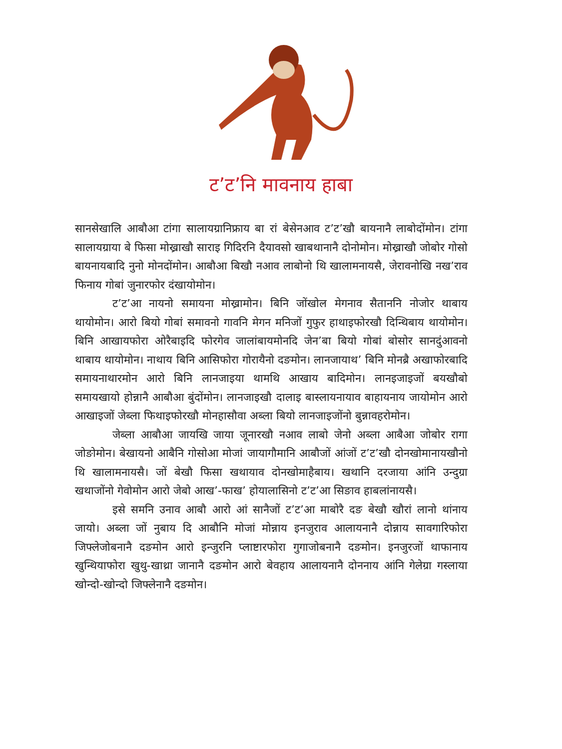ट’ट’नि मावनाय हाबा
सानसेखालि आबौआ टांगा सालायग्रानिफ्राय बा रां बेसेनआव ट’ट’खौ बायनानै लाबोदोंमोन। टांगा सालायग्राया बे फिसा मोख्राखौ साराइ गिदिरनि दैयावसो खाबथानानै दोनोमोन। मोख्राखौ जोबोर गोसो बायनायबादि नुनो मोनदोंमोन। आबौआ बिखौ नआव लाबोनो थि खालामनायसै, जेरावनोखि नख’राव फिनाय गोबां जुनारफोर दंखायोमोन।
ट’ट’आ नायनो समायना मोख्रामोन। बिनि जोंखोल मेगनाव सैताननि नोजोर थाबाय थायोमोन। आरो बियो गोबां समावनो गावनि मेगन मनिजों गुफुर हाथाइफोरखौ दिन्थिबाय थायोमोन। बिनि आखायफोरा ओरैबाइदि फोरगेव जालांबायमोनदि जेन’बा बियो गोबां बोसोर सानदुंआवनो थाबाय थायोमोन। नाथाय बिनि आसिफोरा गोरायैनो दङमोन। लानजायाथ’ बिनि मोनब्रै अखाफोरबादि समायनाथारमोन आरो बिनि लानजाइया थामथि आखाय बादिमोन। लानइजाइजों बयखौबो समायखायो होन्नानै आबौआ बुंदोंमोन। लानजाइखौ दालाइ बास्लायनायाव बाहायनाय जायोमोन आरो आखाइजों जेब्ला फिथाइफोरखौ मोनहासौवा अब्ला बियो लानजाइजोंनो बुन्नावहरोमोन।
जेब्ला आबौआ जायखि जाया जूनारखौ नआव लाबो जेनो अब्ला आबैआ जोबोर रागा जोङोमोन। बेखायनो आबैनि गोसोआ मोजां जायागौमानि आबौजों आंजों ट’ट’खौ दोनखोमानायखौनो थि खालामनायसै। जों बेखौ फिसा खथायाव दोनखोमाहैबाय। खथानि दरजाया आंनि उन्दुग्रा खथाजोंनो गेवोमोन आरो जेबो आख’-फाख’ होयालासिनो ट’ट’आ सिङाव हाबलांनायसै।
इसे समनि उनाव आबौ आरो आं सानैजों ट’ट’आ माबोरै दङ बेखौ खौरां लानो थांनाय जायो। अब्ला जों नुबाय दि आबौनि मोजां मोन्नाय इनजुराव आलायनानै दोन्नाय सावगारिफोरा जिफ्लेजोबनानै दङमोन आरो इन्जुरनि प्लाष्टारफोरा गुगाजोबनानै दङमोन। इनजुरजों थाफानाय खुन्थियाफोरा खुथु-खाथ्रा जानानै दङमोन आरो बेवहाय आलायनानै दोननाय आंनि गेलेग्रा गस्लाया खोन्दो-खोन्दो जिफ्लेनानै दङमोन।